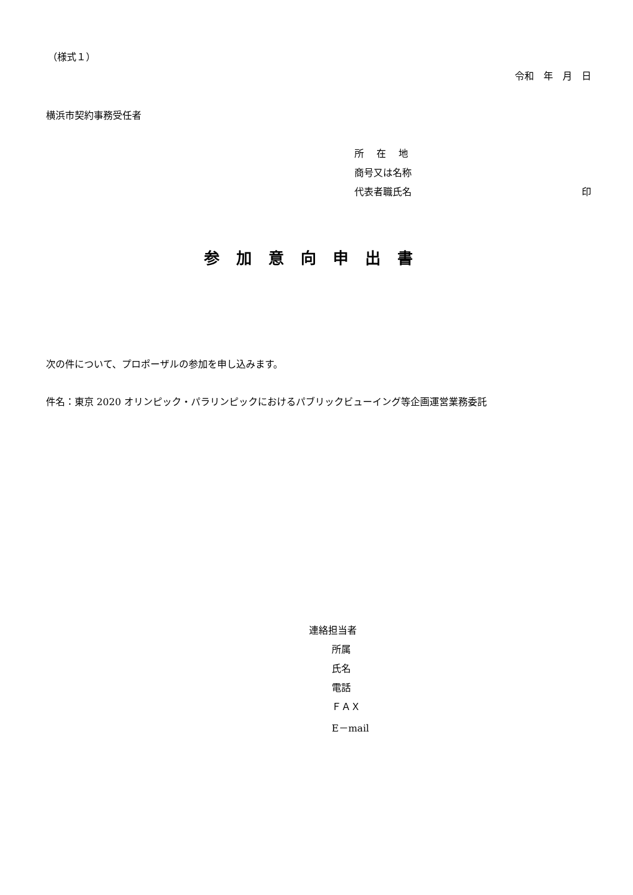（様式１）
令和　年　月　日
横浜市契約事務受任者
所　 在　 地
商号又は名称
代表者職氏名 印
参加意向申出書
次の件について、プロポーザルの参加を申し込みます。
件名：東京 2020 オリンピック・パラリンピックにおけるパブリックビューイング等企画運営業務委託
連絡担当者
所属
氏名
電話
ＦＡＸ
E－mail